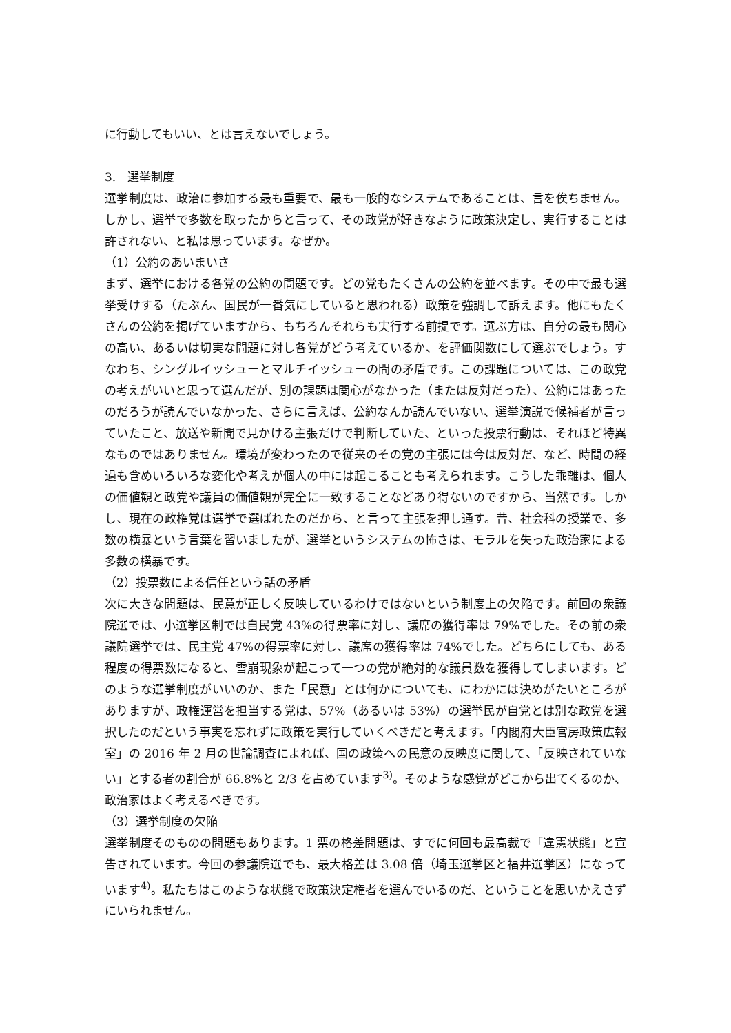に行動してもいい、とは言えないでしょう。
3.　選挙制度
選挙制度は、政治に参加する最も重要で、最も一般的なシステムであることは、言を俟ちません。しかし、選挙で多数を取ったからと言って、その政党が好きなように政策決定し、実行することは許されない、と私は思っています。なぜか。
（1）公約のあいまいさ
まず、選挙における各党の公約の問題です。どの党もたくさんの公約を並べます。その中で最も選挙受けする（たぶん、国民が一番気にしていると思われる）政策を強調して訴えます。他にもたくさんの公約を掲げていますから、もちろんそれらも実行する前提です。選ぶ方は、自分の最も関心の高い、あるいは切実な問題に対し各党がどう考えているか、を評価関数にして選ぶでしょう。すなわち、シングルイッシューとマルチイッシューの間の矛盾です。この課題については、この政党の考えがいいと思って選んだが、別の課題は関心がなかった（または反対だった）、公約にはあったのだろうが読んでいなかった、さらに言えば、公約なんか読んでいない、選挙演説で候補者が言っていたこと、放送や新聞で見かける主張だけで判断していた、といった投票行動は、それほど特異なものではありません。環境が変わったので従来のその党の主張には今は反対だ、など、時間の経過も含めいろいろな変化や考えが個人の中には起こることも考えられます。こうした乖離は、個人の価値観と政党や議員の価値観が完全に一致することなどあり得ないのですから、当然です。しかし、現在の政権党は選挙で選ばれたのだから、と言って主張を押し通す。昔、社会科の授業で、多数の横暴という言葉を習いましたが、選挙というシステムの怖さは、モラルを失った政治家による多数の横暴です。
（2）投票数による信任という話の矛盾
次に大きな問題は、民意が正しく反映しているわけではないという制度上の欠陥です。前回の衆議院選では、小選挙区制では自民党 43%の得票率に対し、議席の獲得率は 79%でした。その前の衆議院選挙では、民主党 47%の得票率に対し、議席の獲得率は 74%でした。どちらにしても、ある程度の得票数になると、雪崩現象が起こって一つの党が絶対的な議員数を獲得してしまいます。どのような選挙制度がいいのか、また「民意」とは何かについても、にわかには決めがたいところがありますが、政権運営を担当する党は、57%（あるいは 53%）の選挙民が自党とは別な政党を選択したのだという事実を忘れずに政策を実行していくべきだと考えます。「内閣府大臣官房政策広報室」の 2016 年 2 月の世論調査によれば、国の政策への民意の反映度に関して、「反映されていない」とする者の割合が 66.8%と 2/3 を占めています<sup>3)</sup>。そのような感覚がどこから出てくるのか、政治家はよく考えるべきです。
（3）選挙制度の欠陥
選挙制度そのものの問題もあります。1 票の格差問題は、すでに何回も最高裁で「違憲状態」と宣告されています。今回の参議院選でも、最大格差は 3.08 倍（埼玉選挙区と福井選挙区）になっています<sup>4)</sup>。私たちはこのような状態で政策決定権者を選んでいるのだ、ということを思いかえさずにいられません。